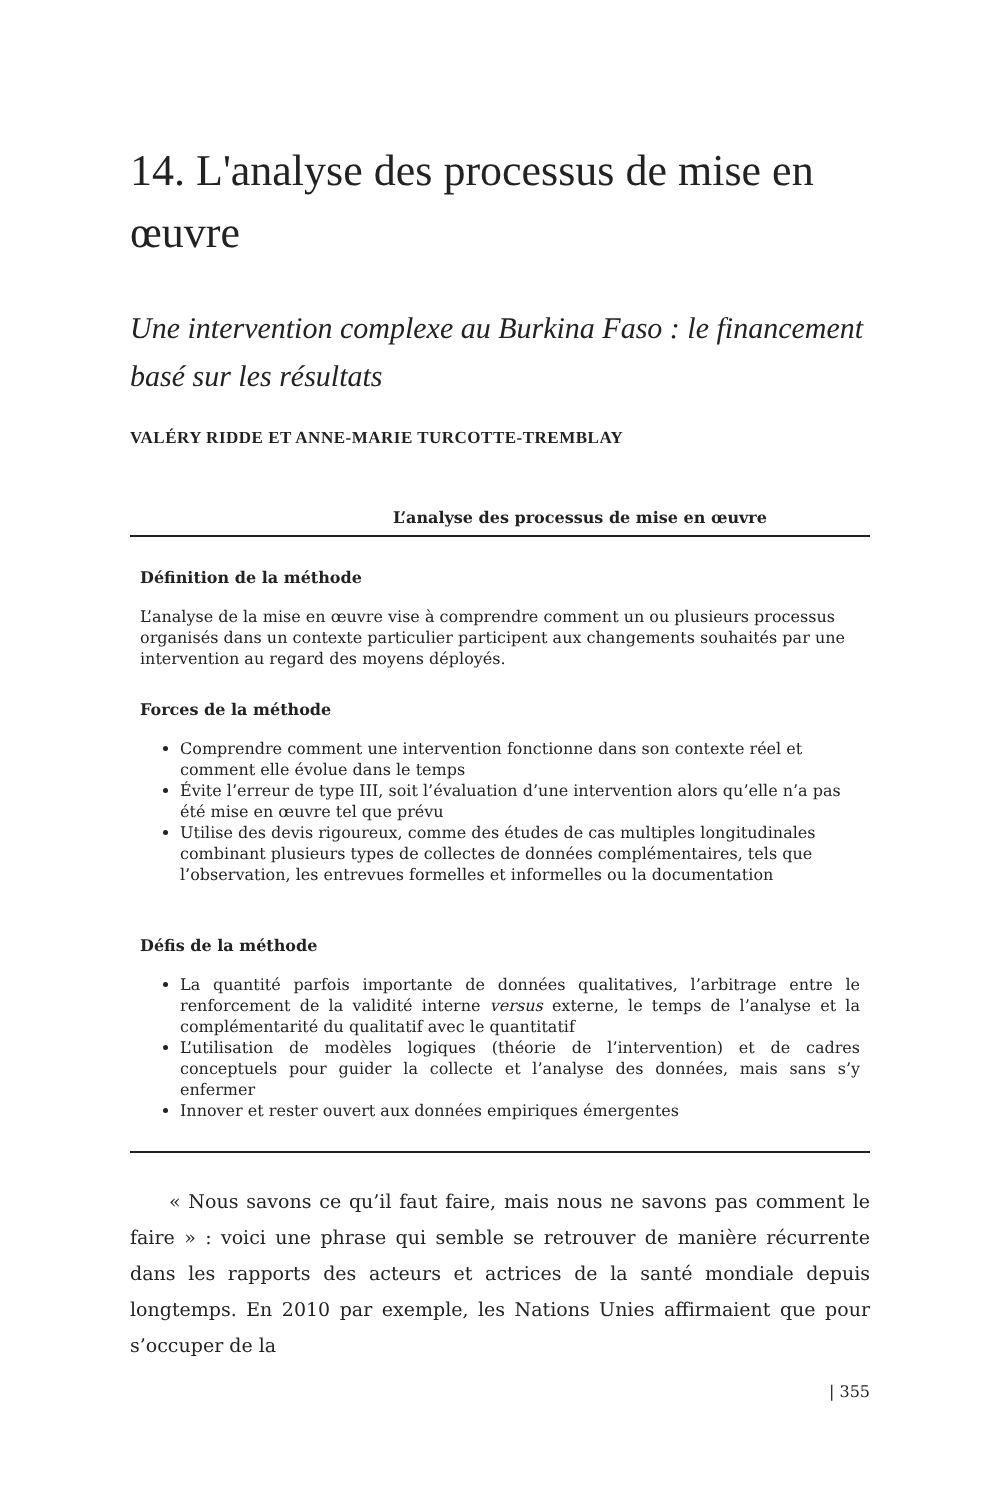14. L'analyse des processus de mise en œuvre
Une intervention complexe au Burkina Faso : le financement basé sur les résultats
VALÉRY RIDDE ET ANNE-MARIE TURCOTTE-TREMBLAY
L’analyse des processus de mise en œuvre
Définition de la méthode
L’analyse de la mise en œuvre vise à comprendre comment un ou plusieurs processus organisés dans un contexte particulier participent aux changements souhaités par une intervention au regard des moyens déployés.
Forces de la méthode
Comprendre comment une intervention fonctionne dans son contexte réel et comment elle évolue dans le temps
Évite l’erreur de type III, soit l’évaluation d’une intervention alors qu’elle n’a pas été mise en œuvre tel que prévu
Utilise des devis rigoureux, comme des études de cas multiples longitudinales combinant plusieurs types de collectes de données complémentaires, tels que l’observation, les entrevues formelles et informelles ou la documentation
Défis de la méthode
La quantité parfois importante de données qualitatives, l’arbitrage entre le renforcement de la validité interne versus externe, le temps de l’analyse et la complémentarité du qualitatif avec le quantitatif
L’utilisation de modèles logiques (théorie de l’intervention) et de cadres conceptuels pour guider la collecte et l’analyse des données, mais sans s’y enfermer
Innover et rester ouvert aux données empiriques émergentes
« Nous savons ce qu’il faut faire, mais nous ne savons pas comment le faire » : voici une phrase qui semble se retrouver de manière récurrente dans les rapports des acteurs et actrices de la santé mondiale depuis longtemps. En 2010 par exemple, les Nations Unies affirmaient que pour s’occuper de la
| 355